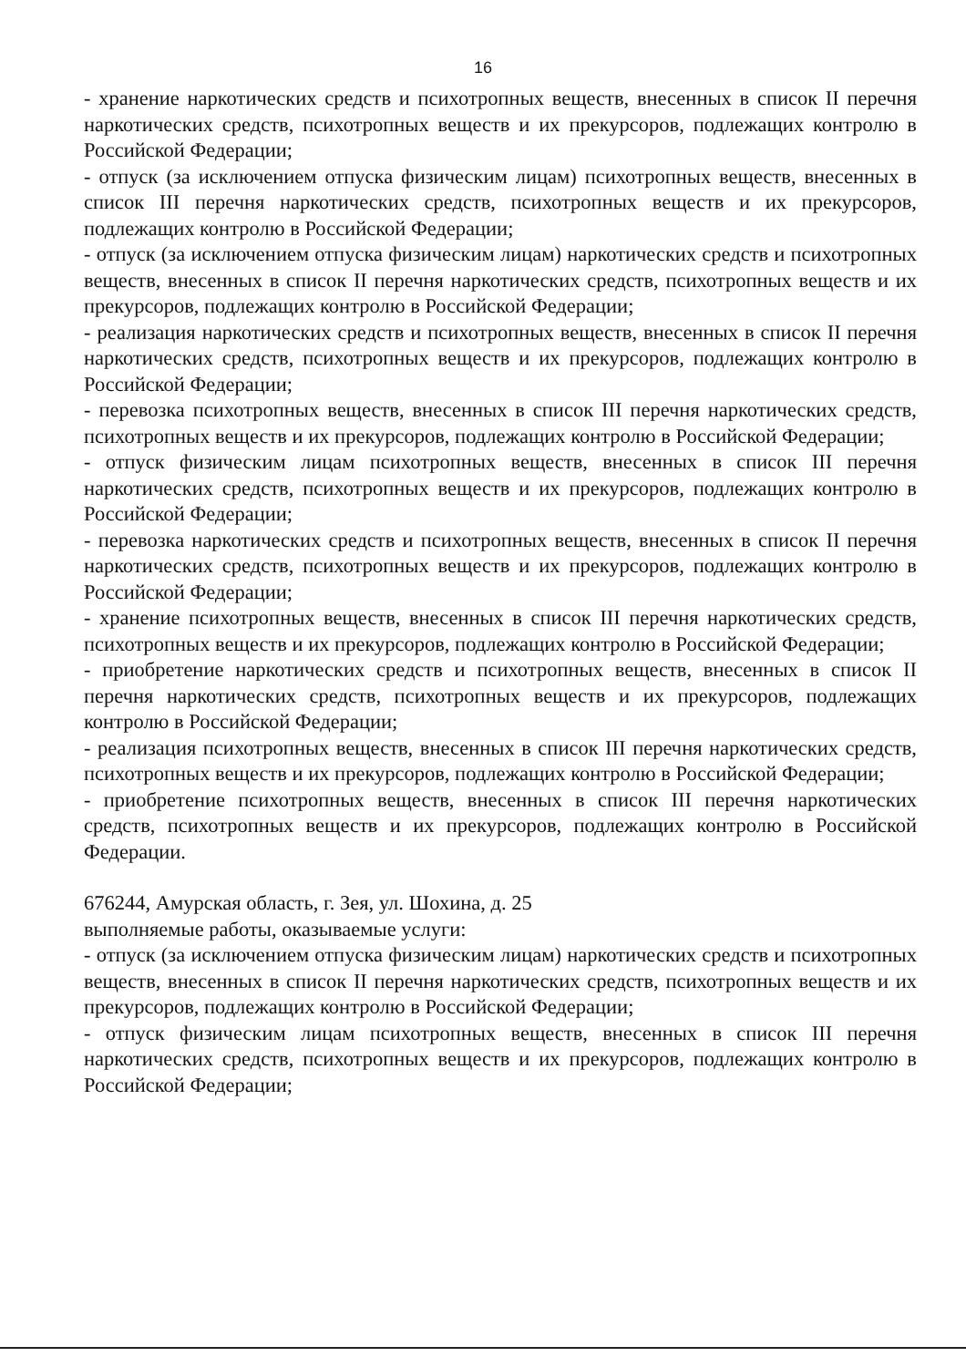16
- хранение наркотических средств и психотропных веществ, внесенных в список II перечня наркотических средств, психотропных веществ и их прекурсоров, подлежащих контролю в Российской Федерации;
- отпуск (за исключением отпуска физическим лицам) психотропных веществ, внесенных в список III перечня наркотических средств, психотропных веществ и их прекурсоров, подлежащих контролю в Российской Федерации;
- отпуск (за исключением отпуска физическим лицам) наркотических средств и психотропных веществ, внесенных в список II перечня наркотических средств, психотропных веществ и их прекурсоров, подлежащих контролю в Российской Федерации;
- реализация наркотических средств и психотропных веществ, внесенных в список II перечня наркотических средств, психотропных веществ и их прекурсоров, подлежащих контролю в Российской Федерации;
- перевозка психотропных веществ, внесенных в список III перечня наркотических средств, психотропных веществ и их прекурсоров, подлежащих контролю в Российской Федерации;
- отпуск физическим лицам психотропных веществ, внесенных в список III перечня наркотических средств, психотропных веществ и их прекурсоров, подлежащих контролю в Российской Федерации;
- перевозка наркотических средств и психотропных веществ, внесенных в список II перечня наркотических средств, психотропных веществ и их прекурсоров, подлежащих контролю в Российской Федерации;
- хранение психотропных веществ, внесенных в список III перечня наркотических средств, психотропных веществ и их прекурсоров, подлежащих контролю в Российской Федерации;
- приобретение наркотических средств и психотропных веществ, внесенных в список II перечня наркотических средств, психотропных веществ и их прекурсоров, подлежащих контролю в Российской Федерации;
- реализация психотропных веществ, внесенных в список III перечня наркотических средств, психотропных веществ и их прекурсоров, подлежащих контролю в Российской Федерации;
- приобретение психотропных веществ, внесенных в список III перечня наркотических средств, психотропных веществ и их прекурсоров, подлежащих контролю в Российской Федерации.
676244, Амурская область, г. Зея, ул. Шохина, д. 25
выполняемые работы, оказываемые услуги:
- отпуск (за исключением отпуска физическим лицам) наркотических средств и психотропных веществ, внесенных в список II перечня наркотических средств, психотропных веществ и их прекурсоров, подлежащих контролю в Российской Федерации;
- отпуск физическим лицам психотропных веществ, внесенных в список III перечня наркотических средств, психотропных веществ и их прекурсоров, подлежащих контролю в Российской Федерации;